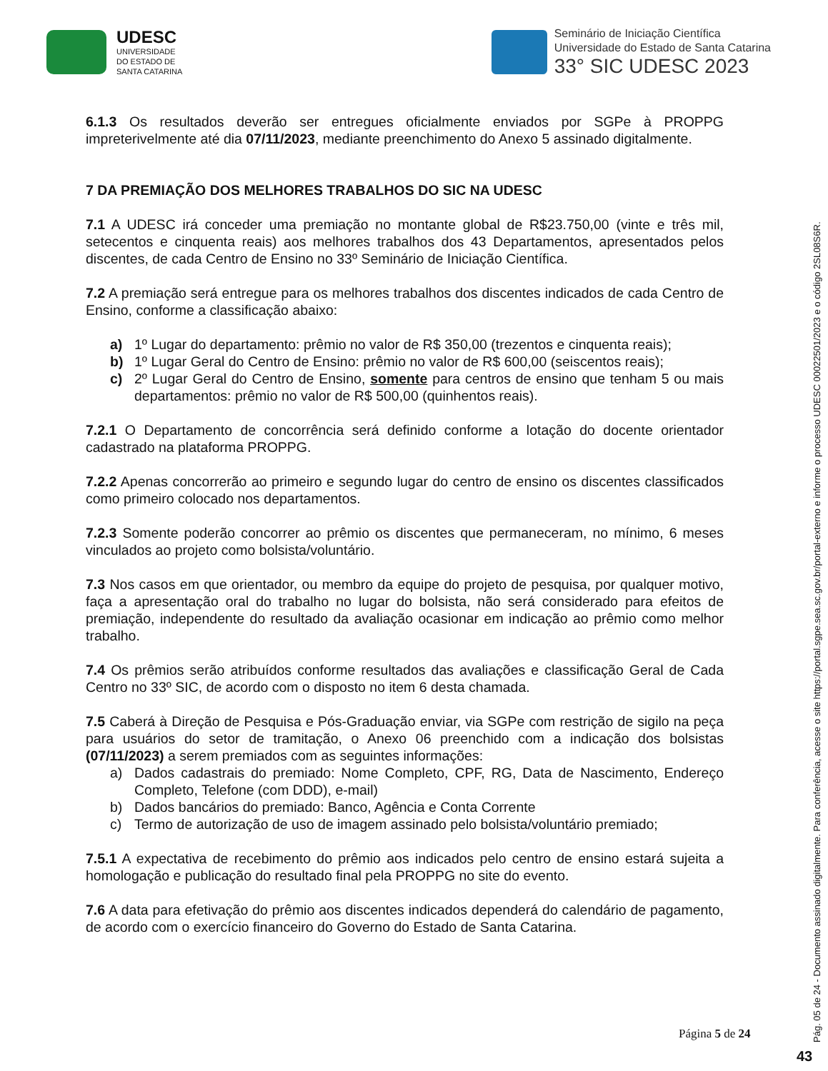UDESC
UNIVERSIDADE
DO ESTADO DE
SANTA CATARINA
Seminário de Iniciação Científica
Universidade do Estado de Santa Catarina
33° SIC UDESC 2023
6.1.3 Os resultados deverão ser entregues oficialmente enviados por SGPe à PROPPG impreterivelmente até dia 07/11/2023, mediante preenchimento do Anexo 5 assinado digitalmente.
7 DA PREMIAÇÃO DOS MELHORES TRABALHOS DO SIC NA UDESC
7.1 A UDESC irá conceder uma premiação no montante global de R$23.750,00 (vinte e três mil, setecentos e cinquenta reais) aos melhores trabalhos dos 43 Departamentos, apresentados pelos discentes, de cada Centro de Ensino no 33º Seminário de Iniciação Científica.
7.2 A premiação será entregue para os melhores trabalhos dos discentes indicados de cada Centro de Ensino, conforme a classificação abaixo:
a) 1º Lugar do departamento: prêmio no valor de R$ 350,00 (trezentos e cinquenta reais);
b) 1º Lugar Geral do Centro de Ensino: prêmio no valor de R$ 600,00 (seiscentos reais);
c) 2º Lugar Geral do Centro de Ensino, somente para centros de ensino que tenham 5 ou mais departamentos: prêmio no valor de R$ 500,00 (quinhentos reais).
7.2.1 O Departamento de concorrência será definido conforme a lotação do docente orientador cadastrado na plataforma PROPPG.
7.2.2 Apenas concorrerão ao primeiro e segundo lugar do centro de ensino os discentes classificados como primeiro colocado nos departamentos.
7.2.3 Somente poderão concorrer ao prêmio os discentes que permaneceram, no mínimo, 6 meses vinculados ao projeto como bolsista/voluntário.
7.3 Nos casos em que orientador, ou membro da equipe do projeto de pesquisa, por qualquer motivo, faça a apresentação oral do trabalho no lugar do bolsista, não será considerado para efeitos de premiação, independente do resultado da avaliação ocasionar em indicação ao prêmio como melhor trabalho.
7.4 Os prêmios serão atribuídos conforme resultados das avaliações e classificação Geral de Cada Centro no 33º SIC, de acordo com o disposto no item 6 desta chamada.
7.5 Caberá à Direção de Pesquisa e Pós-Graduação enviar, via SGPe com restrição de sigilo na peça para usuários do setor de tramitação, o Anexo 06 preenchido com a indicação dos bolsistas (07/11/2023) a serem premiados com as seguintes informações:
a) Dados cadastrais do premiado: Nome Completo, CPF, RG, Data de Nascimento, Endereço Completo, Telefone (com DDD), e-mail)
b) Dados bancários do premiado: Banco, Agência e Conta Corrente
c) Termo de autorização de uso de imagem assinado pelo bolsista/voluntário premiado;
7.5.1 A expectativa de recebimento do prêmio aos indicados pelo centro de ensino estará sujeita a homologação e publicação do resultado final pela PROPPG no site do evento.
7.6 A data para efetivação do prêmio aos discentes indicados dependerá do calendário de pagamento, de acordo com o exercício financeiro do Governo do Estado de Santa Catarina.
Página 5 de 24
Pág. 05 de 24 - Documento assinado digitalmente. Para conferência, acesse o site https://portal.sgpe.sea.sc.gov.br/portal-externo e informe o processo UDESC 00022501/2023 e o código 2SL08S6R.
43